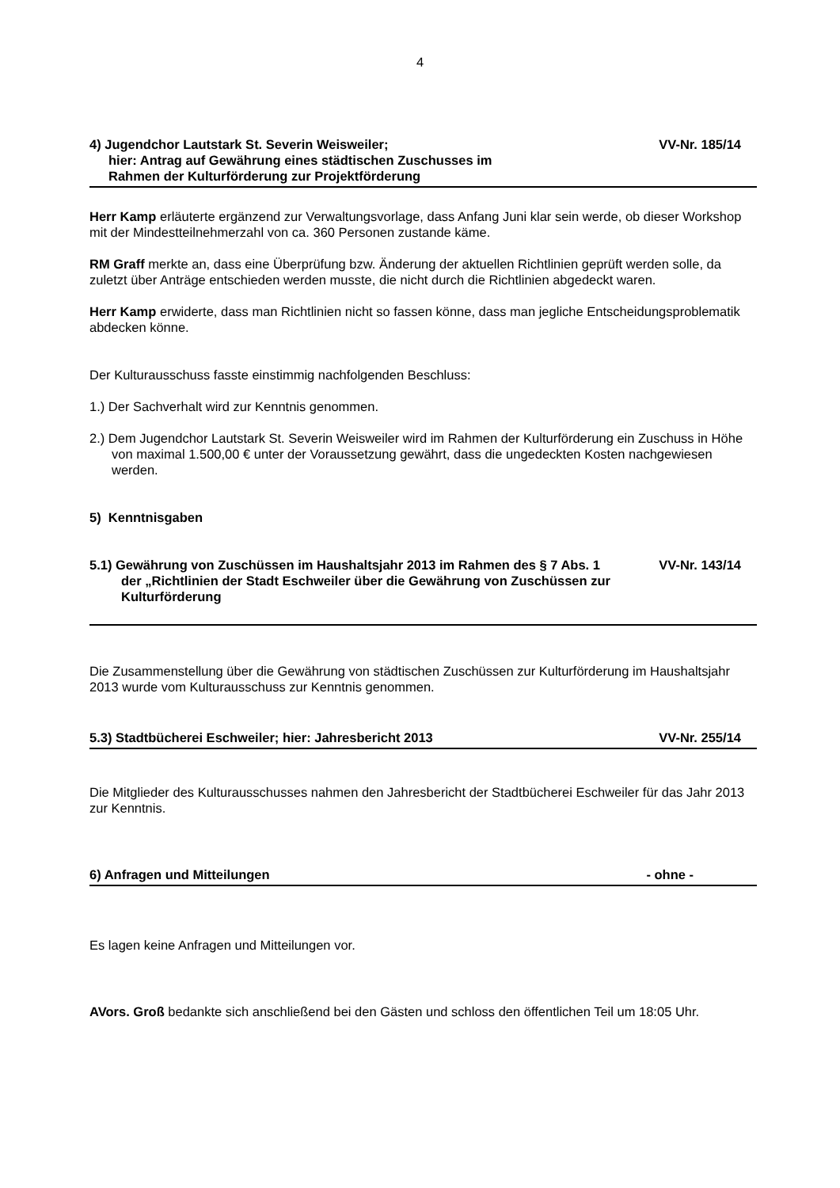4
4) Jugendchor Lautstark St. Severin Weisweiler;
hier: Antrag auf Gewährung eines städtischen Zuschusses im
Rahmen der Kulturförderung zur Projektförderung
VV-Nr. 185/14
Herr Kamp erläuterte ergänzend zur Verwaltungsvorlage, dass Anfang Juni klar sein werde, ob dieser Workshop mit der Mindestteilnehmerzahl von ca. 360 Personen zustande käme.
RM Graff merkte an, dass eine Überprüfung bzw. Änderung der aktuellen Richtlinien geprüft werden solle, da zuletzt über Anträge entschieden werden musste, die nicht durch die Richtlinien abgedeckt waren.
Herr Kamp erwiderte, dass man Richtlinien nicht so fassen könne, dass man jegliche Entscheidungsproblematik abdecken könne.
Der Kulturausschuss fasste einstimmig nachfolgenden Beschluss:
1.) Der Sachverhalt wird zur Kenntnis genommen.
2.) Dem Jugendchor Lautstark St. Severin Weisweiler wird im Rahmen der Kulturförderung ein Zuschuss in Höhe von maximal 1.500,00 € unter der Voraussetzung gewährt, dass die ungedeckten Kosten nachgewiesen werden.
5) Kenntnisgaben
5.1) Gewährung von Zuschüssen im Haushaltsjahr 2013 im Rahmen des § 7 Abs. 1 der „Richtlinien der Stadt Eschweiler über die Gewährung von Zuschüssen zur Kulturförderung
VV-Nr. 143/14
Die Zusammenstellung über die Gewährung von städtischen Zuschüssen zur Kulturförderung im Haushaltsjahr 2013 wurde vom Kulturausschuss zur Kenntnis genommen.
5.3) Stadtbücherei Eschweiler; hier: Jahresbericht 2013
VV-Nr. 255/14
Die Mitglieder des Kulturausschusses nahmen den Jahresbericht der Stadtbücherei Eschweiler für das Jahr 2013 zur Kenntnis.
6) Anfragen und Mitteilungen - ohne -
Es lagen keine Anfragen und Mitteilungen vor.
AVors. Groß bedankte sich anschließend bei den Gästen und schloss den öffentlichen Teil um 18:05 Uhr.